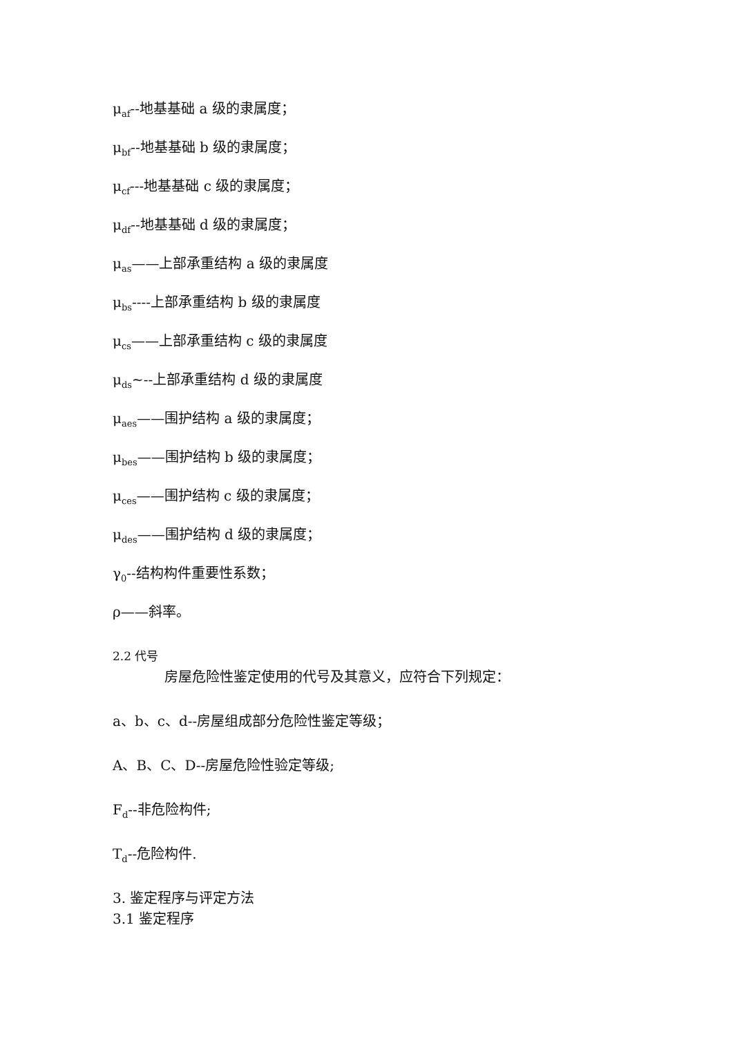μ<sub>af</sub>--地基基础 a 级的隶属度；
μ<sub>bf</sub>--地基基础 b 级的隶属度；
μ<sub>cf</sub>---地基基础 c 级的隶属度；
μ<sub>df</sub>--地基基础 d 级的隶属度；
μ<sub>as</sub>——上部承重结构 a 级的隶属度
μ<sub>bs</sub>----上部承重结构 b 级的隶属度
μ<sub>cs</sub>——上部承重结构 c 级的隶属度
μ<sub>ds</sub>~--上部承重结构 d 级的隶属度
μ<sub>aes</sub>——围护结构 a 级的隶属度；
μ<sub>bes</sub>——围护结构 b 级的隶属度；
μ<sub>ces</sub>——围护结构 c 级的隶属度；
μ<sub>des</sub>——围护结构 d 级的隶属度；
γ<sub>0</sub>--结构构件重要性系数；
ρ——斜率。
2.2 代号
房屋危险性鉴定使用的代号及其意义，应符合下列规定：
a、b、c、d--房屋组成部分危险性鉴定等级；
A、B、C、D--房屋危险性验定等级;
F<sub>d</sub>--非危险构件;
T<sub>d</sub>--危险构件.
3. 鉴定程序与评定方法
3.1 鉴定程序